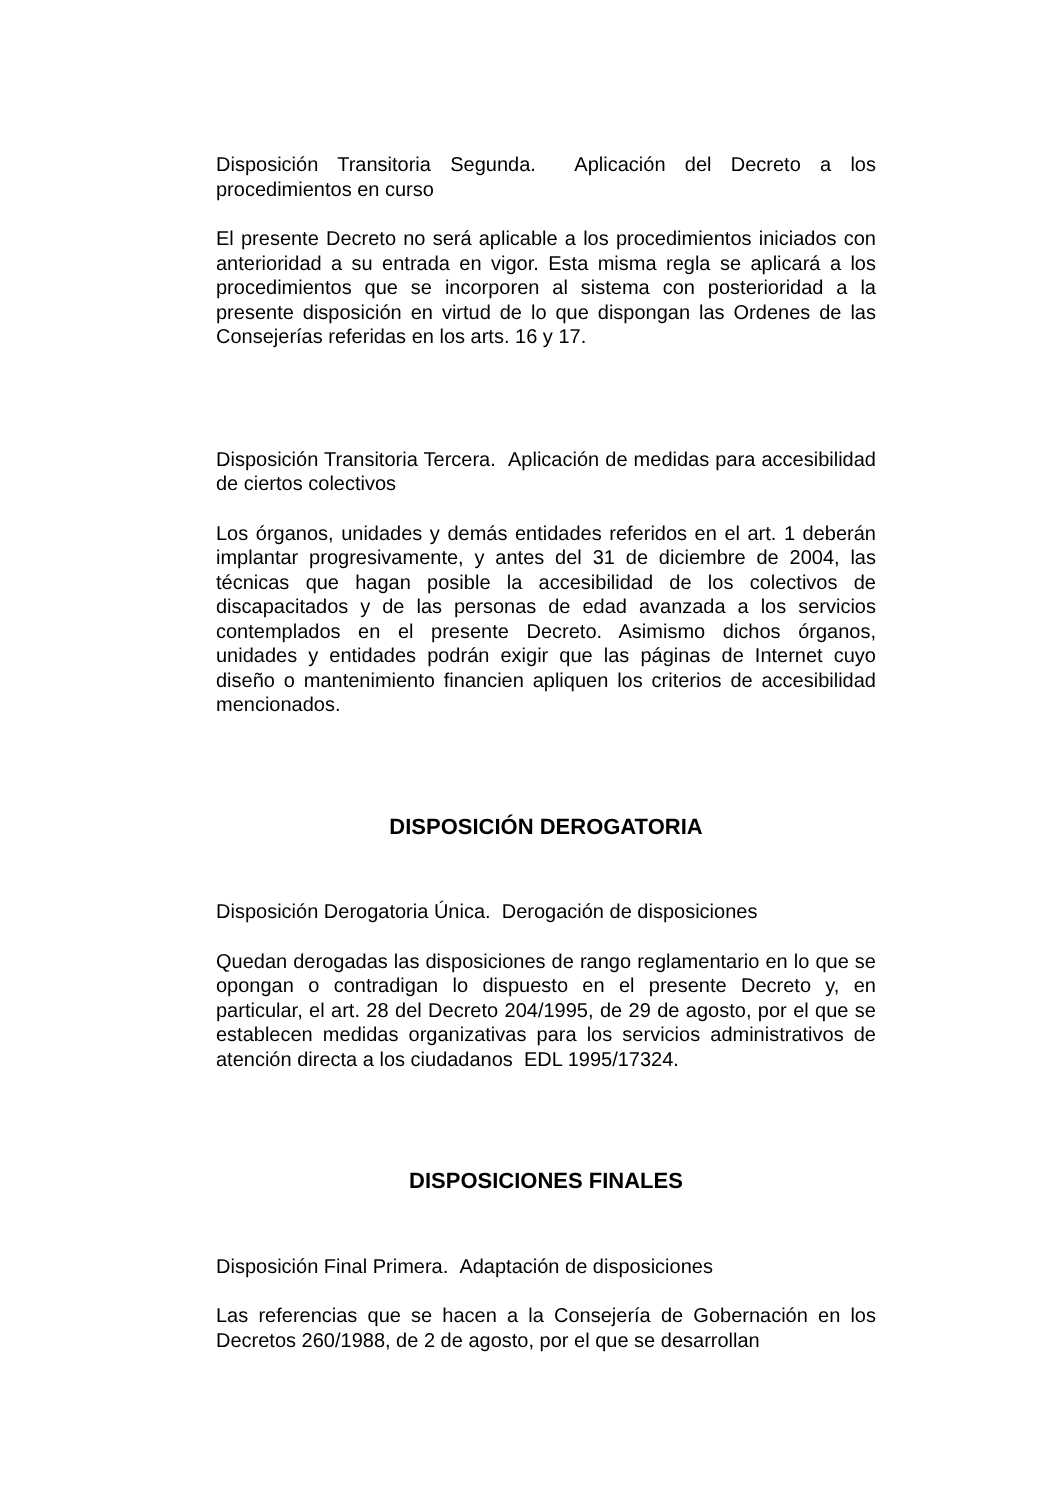Disposición Transitoria Segunda. Aplicación del Decreto a los procedimientos en curso
El presente Decreto no será aplicable a los procedimientos iniciados con anterioridad a su entrada en vigor. Esta misma regla se aplicará a los procedimientos que se incorporen al sistema con posterioridad a la presente disposición en virtud de lo que dispongan las Ordenes de las Consejerías referidas en los arts. 16 y 17.
Disposición Transitoria Tercera. Aplicación de medidas para accesibilidad de ciertos colectivos
Los órganos, unidades y demás entidades referidos en el art. 1 deberán implantar progresivamente, y antes del 31 de diciembre de 2004, las técnicas que hagan posible la accesibilidad de los colectivos de discapacitados y de las personas de edad avanzada a los servicios contemplados en el presente Decreto. Asimismo dichos órganos, unidades y entidades podrán exigir que las páginas de Internet cuyo diseño o mantenimiento financien apliquen los criterios de accesibilidad mencionados.
DISPOSICIÓN DEROGATORIA
Disposición Derogatoria Única. Derogación de disposiciones
Quedan derogadas las disposiciones de rango reglamentario en lo que se opongan o contradigan lo dispuesto en el presente Decreto y, en particular, el art. 28 del Decreto 204/1995, de 29 de agosto, por el que se establecen medidas organizativas para los servicios administrativos de atención directa a los ciudadanos EDL 1995/17324.
DISPOSICIONES FINALES
Disposición Final Primera. Adaptación de disposiciones
Las referencias que se hacen a la Consejería de Gobernación en los Decretos 260/1988, de 2 de agosto, por el que se desarrollan